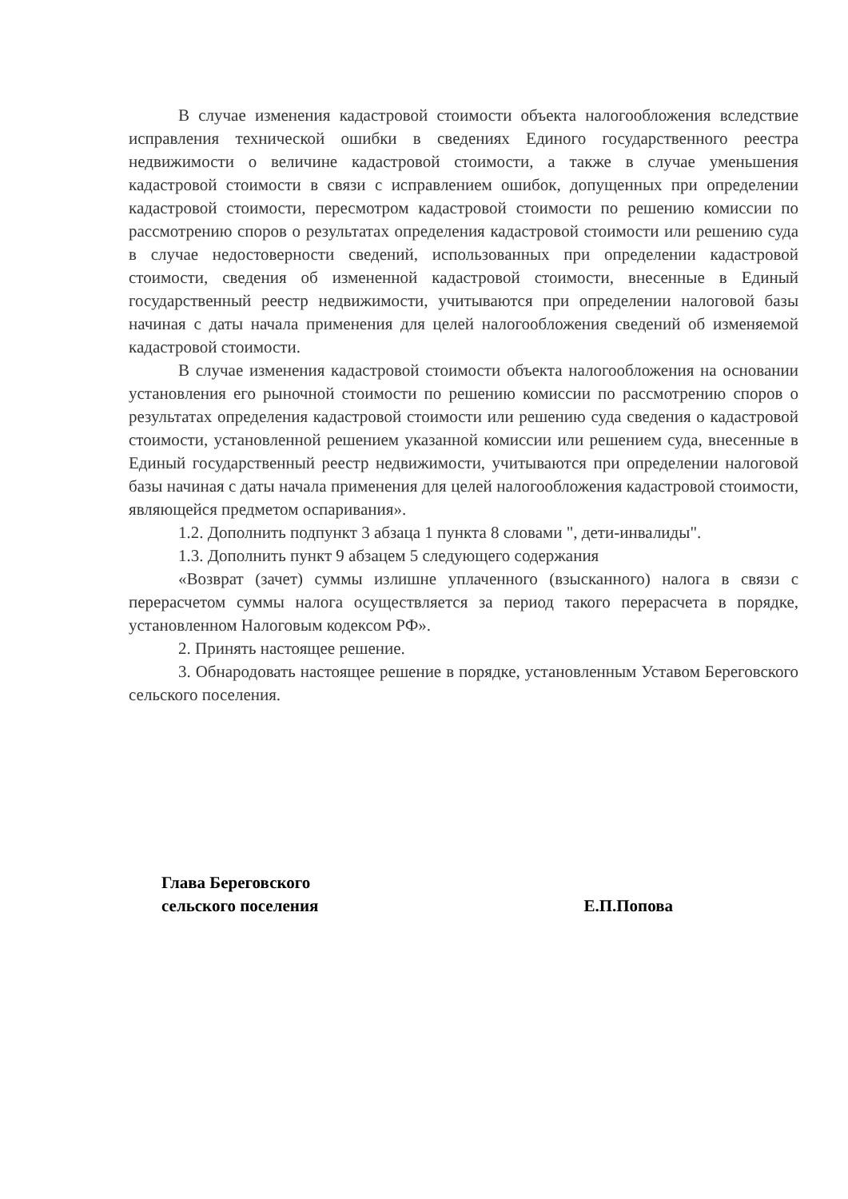В случае изменения кадастровой стоимости объекта налогообложения вследствие исправления технической ошибки в сведениях Единого государственного реестра недвижимости о величине кадастровой стоимости, а также в случае уменьшения кадастровой стоимости в связи с исправлением ошибок, допущенных при определении кадастровой стоимости, пересмотром кадастровой стоимости по решению комиссии по рассмотрению споров о результатах определения кадастровой стоимости или решению суда в случае недостоверности сведений, использованных при определении кадастровой стоимости, сведения об измененной кадастровой стоимости, внесенные в Единый государственный реестр недвижимости, учитываются при определении налоговой базы начиная с даты начала применения для целей налогообложения сведений об изменяемой кадастровой стоимости.
В случае изменения кадастровой стоимости объекта налогообложения на основании установления его рыночной стоимости по решению комиссии по рассмотрению споров о результатах определения кадастровой стоимости или решению суда сведения о кадастровой стоимости, установленной решением указанной комиссии или решением суда, внесенные в Единый государственный реестр недвижимости, учитываются при определении налоговой базы начиная с даты начала применения для целей налогообложения кадастровой стоимости, являющейся предметом оспаривания».
1.2. Дополнить подпункт 3 абзаца 1 пункта 8 словами ", дети-инвалиды".
1.3. Дополнить пункт 9 абзацем 5 следующего содержания
«Возврат (зачет) суммы излишне уплаченного (взысканного) налога в связи с перерасчетом суммы налога осуществляется за период такого перерасчета в порядке, установленном Налоговым кодексом РФ».
2. Принять настоящее решение.
3. Обнародовать настоящее решение в порядке, установленным Уставом Береговского сельского поселения.
Глава Береговского
сельского поселения Е.П.Попова